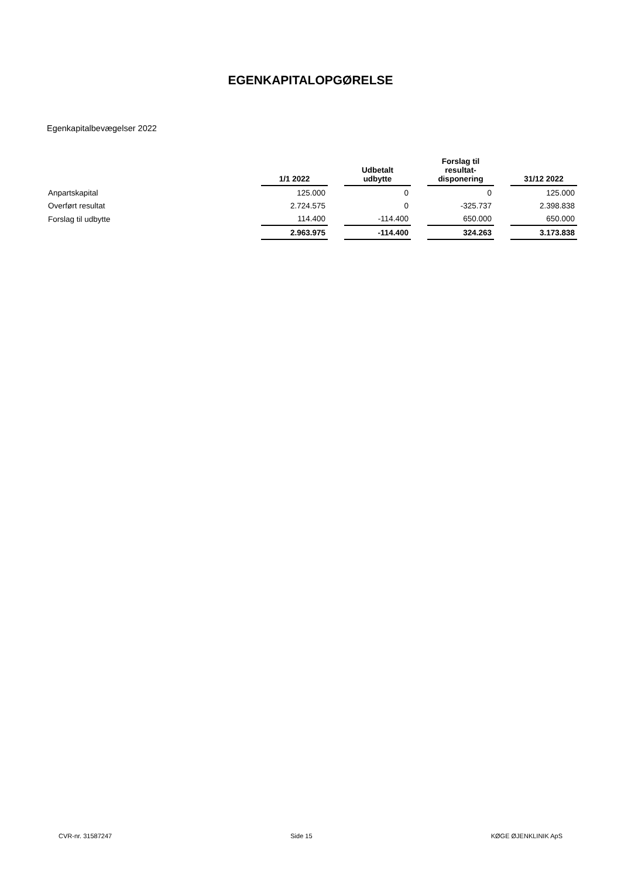EGENKAPITALOPGØRELSE
Egenkapitalbevægelser 2022
| | 1/1 2022 | | Udbetalt udbytte | | Forslag til resultat- disponering | | 31/12 2022 |
| Anpartskapital | 125.000 | | 0 | | 0 | | 125.000 |
| Overført resultat | 2.724.575 | | 0 | | -325.737 | | 2.398.838 |
| Forslag til udbytte | 114.400 | | -114.400 | | 650.000 | | 650.000 |
| | 2.963.975 | | -114.400 | | 324.263 | | 3.173.838 |
CVR-nr. 31587247 Side 15 KØGE ØJENKLINIK ApS